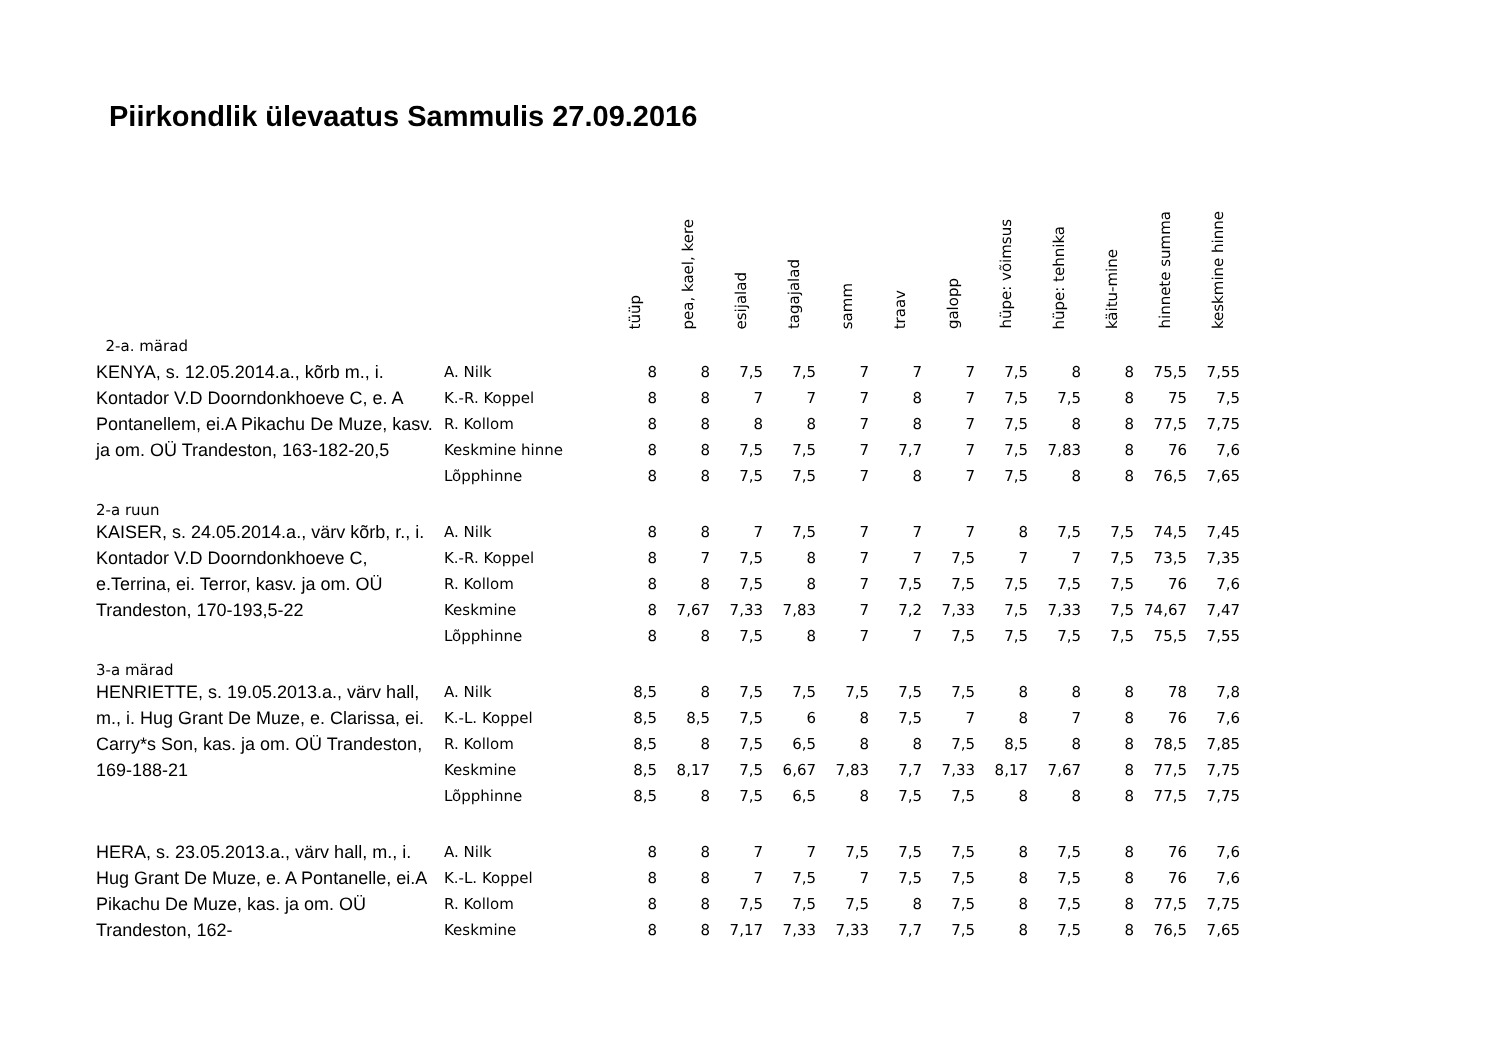Piirkondlik ülevaatus Sammulis 27.09.2016
| | | tüüp | pea, kael, kere | esijalad | tagajalad | samm | traav | galopp | hüpe: võimsus | hüpe: tehnika | käitu-mine | hinnete summa | keskmine hinne |
| --- | --- | --- | --- | --- | --- | --- | --- | --- | --- | --- | --- | --- | --- |
| 2-a. märad | | | | | | | | | | | | | |
| KENYA, s. 12.05.2014.a., kõrb m., i. Kontador V.D Doorndonkhoeve C, e. A Pontanellem, ei.A Pikachu De Muze, kasv. ja om. OÜ Trandeston, 163-182-20,5 | A. Nilk | 8 | 8 | 7,5 | 7,5 | 7 | 7 | 7 | 7,5 | 8 | 8 | 75,5 | 7,55 |
| | K.-R. Koppel | 8 | 8 | 7 | 7 | 7 | 8 | 7 | 7,5 | 7,5 | 8 | 75 | 7,5 |
| | R. Kollom | 8 | 8 | 8 | 8 | 7 | 8 | 7 | 7,5 | 8 | 8 | 77,5 | 7,75 |
| | Keskmine hinne | 8 | 8 | 7,5 | 7,5 | 7 | 7,7 | 7 | 7,5 | 7,83 | 8 | 76 | 7,6 |
| | Lõpphinne | 8 | 8 | 7,5 | 7,5 | 7 | 8 | 7 | 7,5 | 8 | 8 | 76,5 | 7,65 |
| 2-a ruun | | | | | | | | | | | | | |
| KAISER, s. 24.05.2014.a., värv kõrb, r., i. Kontador V.D Doorndonkhoeve C, e.Terrina, ei. Terror, kasv. ja om. OÜ Trandeston, 170-193,5-22 | A. Nilk | 8 | 8 | 7 | 7,5 | 7 | 7 | 7 | 8 | 7,5 | 7,5 | 74,5 | 7,45 |
| | K.-R. Koppel | 8 | 7 | 7,5 | 8 | 7 | 7 | 7,5 | 7 | 7 | 7,5 | 73,5 | 7,35 |
| | R. Kollom | 8 | 8 | 7,5 | 8 | 7 | 7,5 | 7,5 | 7,5 | 7,5 | 7,5 | 76 | 7,6 |
| | Keskmine | 8 | 7,67 | 7,33 | 7,83 | 7 | 7,2 | 7,33 | 7,5 | 7,33 | 7,5 | 74,67 | 7,47 |
| | Lõpphinne | 8 | 8 | 7,5 | 8 | 7 | 7 | 7,5 | 7,5 | 7,5 | 7,5 | 75,5 | 7,55 |
| 3-a märad | | | | | | | | | | | | | |
| HENRIETTE, s. 19.05.2013.a., värv hall, m., i. Hug Grant De Muze, e. Clarissa, ei. Carry*s Son, kas. ja om. OÜ Trandeston, 169-188-21 | A. Nilk | 8,5 | 8 | 7,5 | 7,5 | 7,5 | 7,5 | 7,5 | 8 | 8 | 8 | 78 | 7,8 |
| | K.-L. Koppel | 8,5 | 8,5 | 7,5 | 6 | 8 | 7,5 | 7 | 8 | 7 | 8 | 76 | 7,6 |
| | R. Kollom | 8,5 | 8 | 7,5 | 6,5 | 8 | 8 | 7,5 | 8,5 | 8 | 8 | 78,5 | 7,85 |
| | Keskmine | 8,5 | 8,17 | 7,5 | 6,67 | 7,83 | 7,7 | 7,33 | 8,17 | 7,67 | 8 | 77,5 | 7,75 |
| | Lõpphinne | 8,5 | 8 | 7,5 | 6,5 | 8 | 7,5 | 7,5 | 8 | 8 | 8 | 77,5 | 7,75 |
| HERA, s. 23.05.2013.a., värv hall, m., i. Hug Grant De Muze, e. A Pontanelle, ei.A Pikachu De Muze, kas. ja om. OÜ Trandeston, 162- | A. Nilk | 8 | 8 | 7 | 7 | 7,5 | 7,5 | 7,5 | 8 | 7,5 | 8 | 76 | 7,6 |
| | K.-L. Koppel | 8 | 8 | 7 | 7,5 | 7 | 7,5 | 7,5 | 8 | 7,5 | 8 | 76 | 7,6 |
| | R. Kollom | 8 | 8 | 7,5 | 7,5 | 7,5 | 8 | 7,5 | 8 | 7,5 | 8 | 77,5 | 7,75 |
| | Keskmine | 8 | 8 | 7,17 | 7,33 | 7,33 | 7,7 | 7,5 | 8 | 7,5 | 8 | 76,5 | 7,65 |